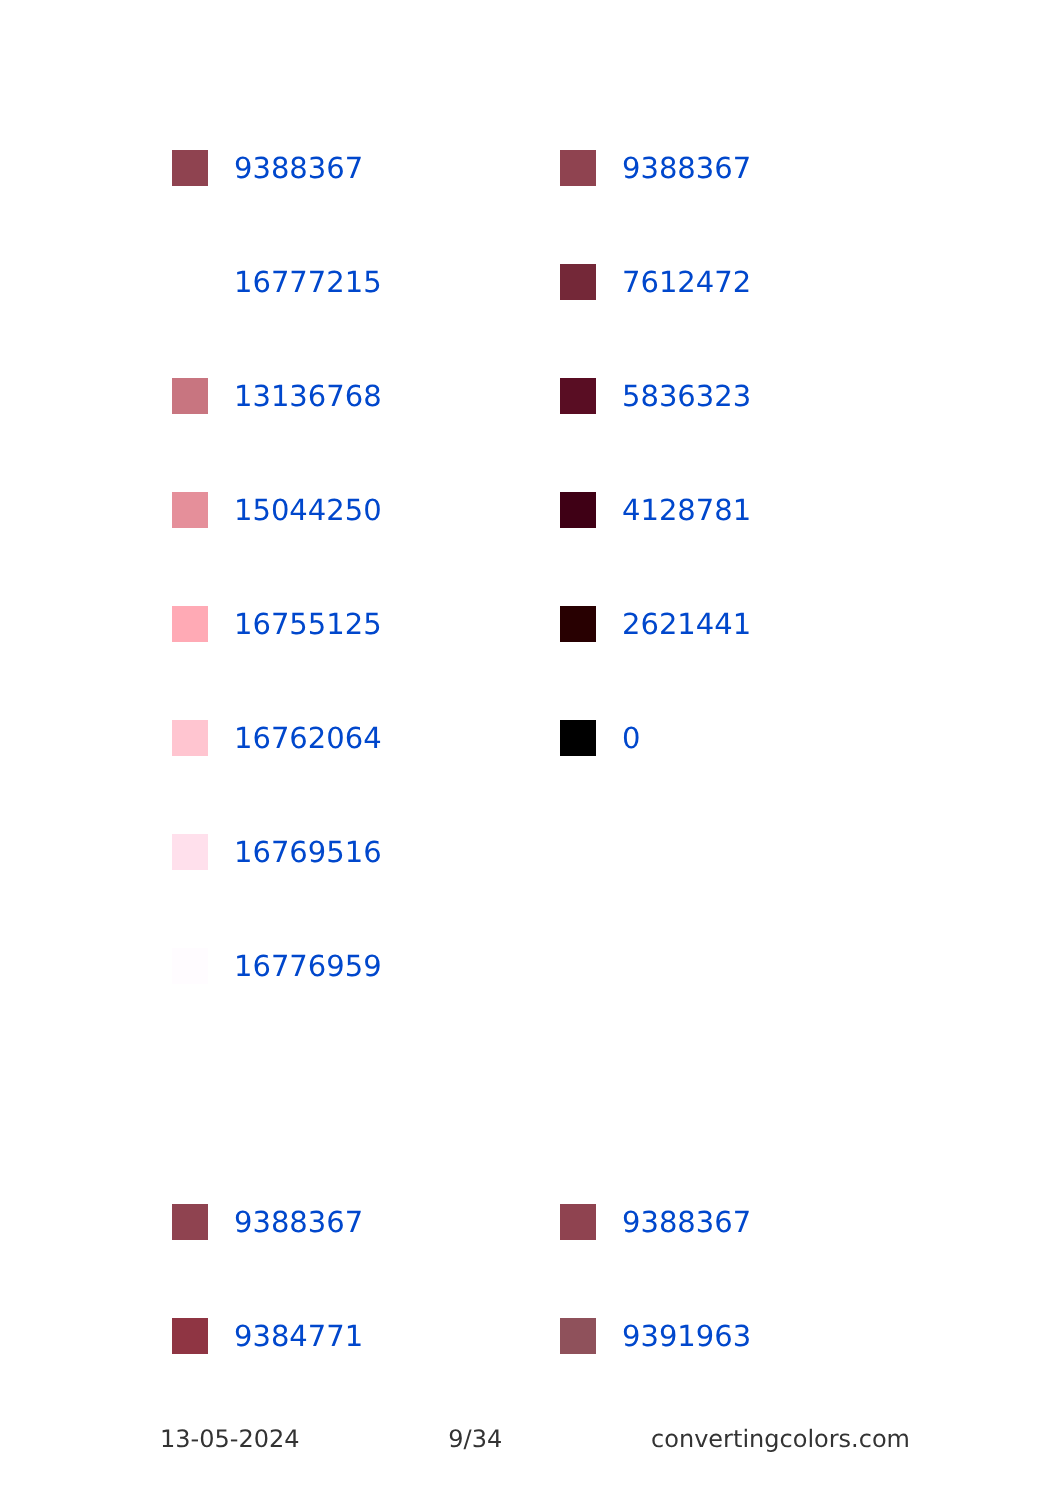9388367
9388367
16777215
7612472
13136768
5836323
15044250
4128781
16755125
2621441
16762064
0
16769516
16776959
9388367
9388367
9384771
9391963
13-05-2024 9/34 convertingcolors.com